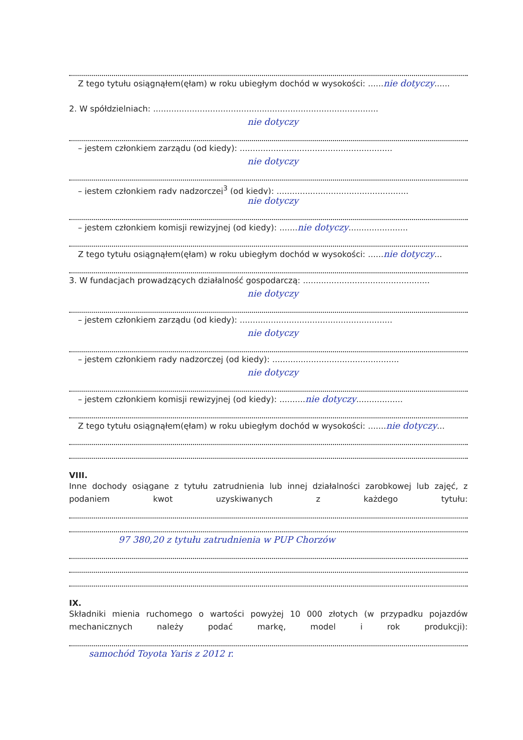Z tego tytułu osiągnąłem(ęłam) w roku ubiegłym dochód w wysokości: ......nie dotyczy......
2. W spółdzielniach: .......................................................................................
nie dotyczy
– jestem członkiem zarządu (od kiedy): ...........................................................
nie dotyczy
– jestem członkiem rady nadzorczej<sup>3</sup> (od kiedy): ...................................................
nie dotyczy
– jestem członkiem komisji rewizyjnej (od kiedy): .......nie dotyczy.......................
Z tego tytułu osiągnąłem(ęłam) w roku ubiegłym dochód w wysokości: ......nie dotyczy...
3. W fundacjach prowadzących działalność gospodarczą: .................................................
nie dotyczy
– jestem członkiem zarządu (od kiedy): ...........................................................
nie dotyczy
– jestem członkiem rady nadzorczej (od kiedy): .................................................
nie dotyczy
– jestem członkiem komisji rewizyjnej (od kiedy): ..........nie dotyczy..................
Z tego tytułu osiągnąłem(ęłam) w roku ubiegłym dochód w wysokości: .......nie dotyczy...
VIII.
Inne dochody osiągane z tytułu zatrudnienia lub innej działalności zarobkowej lub zajęć, z podaniem kwot uzyskiwanych z każdego tytułu:
97 380,20 z tytułu zatrudnienia w PUP Chorzów
IX.
Składniki mienia ruchomego o wartości powyżej 10 000 złotych (w przypadku pojazdów mechanicznych należy podać markę, model i rok produkcji):
samochód Toyota Yaris z 2012 r.